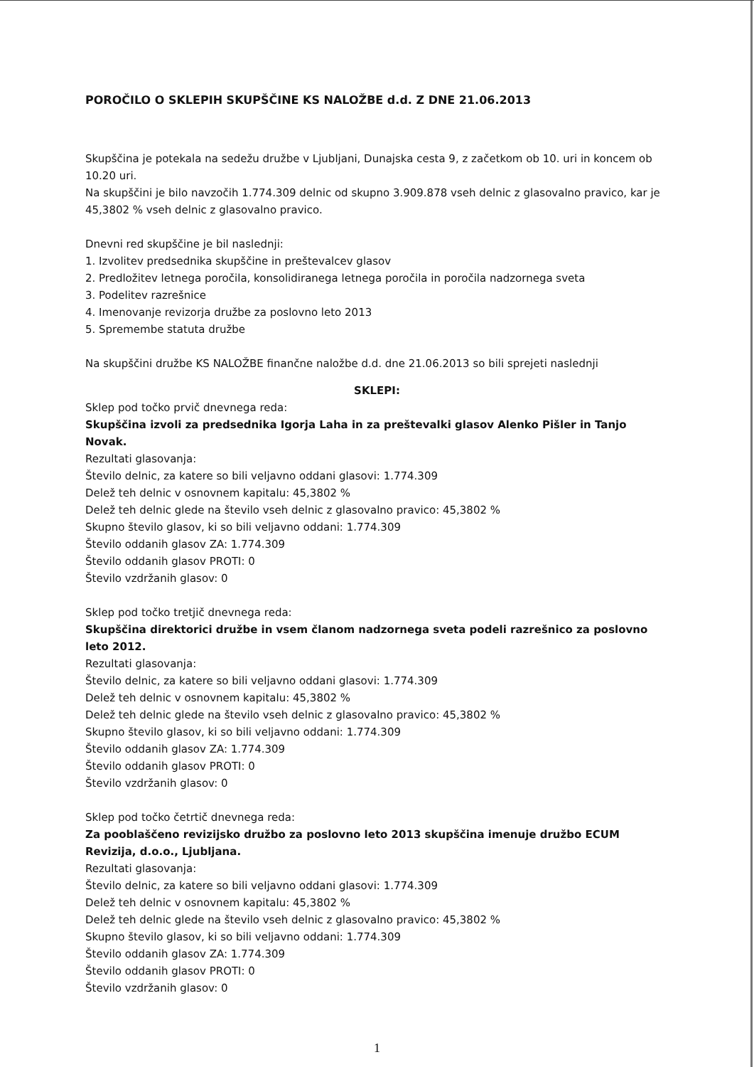POROČILO O SKLEPIH SKUPŠČINE KS NALOŽBE d.d. Z DNE 21.06.2013
Skupščina je potekala na sedežu družbe v Ljubljani, Dunajska cesta 9, z začetkom ob 10. uri in koncem ob 10.20 uri.
Na skupščini je bilo navzočih 1.774.309 delnic od skupno 3.909.878 vseh delnic z glasovalno pravico, kar je 45,3802 % vseh delnic z glasovalno pravico.
Dnevni red skupščine je bil naslednji:
1. Izvolitev predsednika skupščine in preštevalcev glasov
2. Predložitev letnega poročila, konsolidiranega letnega poročila in poročila nadzornega sveta
3. Podelitev razrešnice
4. Imenovanje revizorja družbe za poslovno leto 2013
5. Spremembe statuta družbe
Na skupščini družbe KS NALOŽBE finančne naložbe d.d. dne 21.06.2013 so bili sprejeti naslednji
SKLEPI:
Sklep pod točko prvič dnevnega reda:
Skupščina izvoli za predsednika Igorja Laha in za preštevalki glasov Alenko Pišler in Tanjo Novak.
Rezultati glasovanja:
Število delnic, za katere so bili veljavno oddani glasovi: 1.774.309
Delež teh delnic v osnovnem kapitalu: 45,3802 %
Delež teh delnic glede na število vseh delnic z glasovalno pravico: 45,3802 %
Skupno število glasov, ki so bili veljavno oddani: 1.774.309
Število oddanih glasov ZA: 1.774.309
Število oddanih glasov PROTI: 0
Število vzdržanih glasov: 0
Sklep pod točko tretjič dnevnega reda:
Skupščina direktorici družbe in vsem članom nadzornega sveta podeli razrešnico za poslovno leto 2012.
Rezultati glasovanja:
Število delnic, za katere so bili veljavno oddani glasovi: 1.774.309
Delež teh delnic v osnovnem kapitalu: 45,3802 %
Delež teh delnic glede na število vseh delnic z glasovalno pravico: 45,3802 %
Skupno število glasov, ki so bili veljavno oddani: 1.774.309
Število oddanih glasov ZA: 1.774.309
Število oddanih glasov PROTI: 0
Število vzdržanih glasov: 0
Sklep pod točko četrtič dnevnega reda:
Za pooblaščeno revizijsko družbo za poslovno leto 2013 skupščina imenuje družbo ECUM Revizija, d.o.o., Ljubljana.
Rezultati glasovanja:
Število delnic, za katere so bili veljavno oddani glasovi: 1.774.309
Delež teh delnic v osnovnem kapitalu: 45,3802 %
Delež teh delnic glede na število vseh delnic z glasovalno pravico: 45,3802 %
Skupno število glasov, ki so bili veljavno oddani: 1.774.309
Število oddanih glasov ZA: 1.774.309
Število oddanih glasov PROTI: 0
Število vzdržanih glasov: 0
1